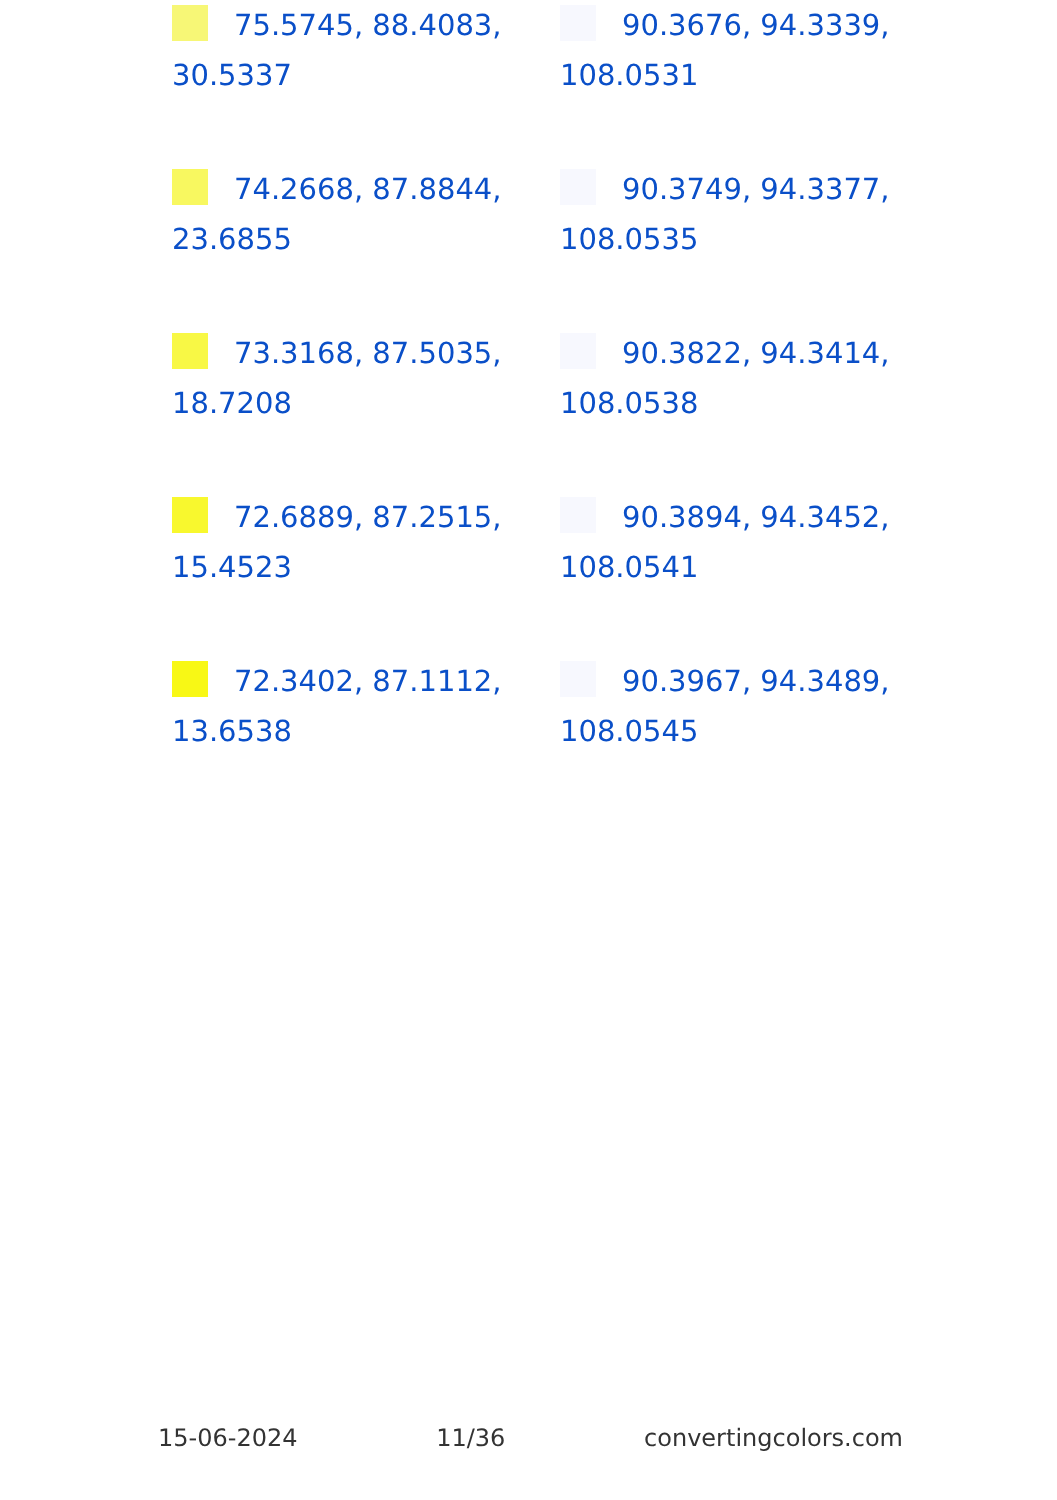75.5745, 88.4083, 30.5337
90.3676, 94.3339, 108.0531
74.2668, 87.8844, 23.6855
90.3749, 94.3377, 108.0535
73.3168, 87.5035, 18.7208
90.3822, 94.3414, 108.0538
72.6889, 87.2515, 15.4523
90.3894, 94.3452, 108.0541
72.3402, 87.1112, 13.6538
90.3967, 94.3489, 108.0545
15-06-2024 11/36 convertingcolors.com